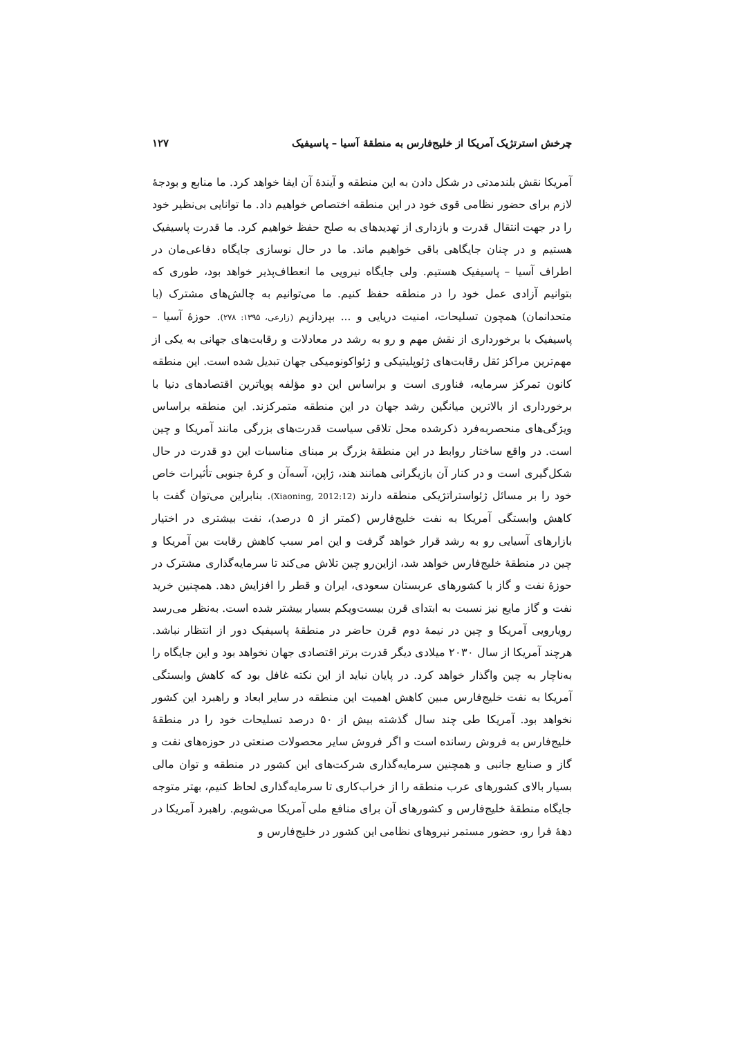چرخش استرتژیک آمریکا از خلیج‌فارس به منطقهٔ آسیا – پاسیفیک ۱۲۷
آمریکا نقش بلندمدتی در شکل دادن به این منطقه و آیندهٔ آن ایفا خواهد کرد. ما منابع و بودجهٔ لازم برای حضور نظامی قوی خود در این منطقه اختصاص خواهیم داد. ما توانایی بی‌نظیر خود را در جهت انتقال قدرت و بازداری از تهدیدهای به صلح حفظ خواهیم کرد. ما قدرت پاسیفیک هستیم و در چنان جایگاهی باقی خواهیم ماند. ما در حال نوسازی جایگاه دفاعی‌مان در اطراف آسیا – پاسیفیک هستیم. ولی جایگاه نیرویی ما انعطاف‌پذیر خواهد بود، طوری که بتوانیم آزادی عمل خود را در منطقه حفظ کنیم. ما می‌توانیم به چالش‌های مشترک (با متحدانمان) همچون تسلیحات، امنیت دریایی و ... بپردازیم (زارعی، ۱۳۹۵: ۲۷۸). حوزهٔ آسیا – پاسیفیک با برخورداری از نقش مهم و رو به رشد در معادلات و رقابت‌های جهانی به یکی از مهم‌ترین مراکز ثقل رقابت‌های ژئوپلیتیکی و ژئواکونومیکی جهان تبدیل شده است. این منطقه کانون تمرکز سرمایه، فناوری است و براساس این دو مؤلفه پویاترین اقتصادهای دنیا با برخورداری از بالاترین میانگین رشد جهان در این منطقه متمرکزند. این منطقه براساس ویژگی‌های منحصربه‌فرد ذکرشده محل تلاقی سیاست قدرت‌های بزرگی مانند آمریکا و چین است. در واقع ساختار روابط در این منطقهٔ بزرگ بر مبنای مناسبات این دو قدرت در حال شکل‌گیری است و در کنار آن بازیگرانی همانند هند، ژاپن، آسه‌آن و کرهٔ جنوبی تأثیرات خاص خود را بر مسائل ژئواستراتژیکی منطقه دارند (Xiaoning, 2012:12). بنابراین می‌توان گفت با کاهش وابستگی آمریکا به نفت خلیج‌فارس (کمتر از ۵ درصد)، نفت بیشتری در اختیار بازارهای آسیایی رو به رشد قرار خواهد گرفت و این امر سبب کاهش رقابت بین آمریکا و چین در منطقهٔ خلیج‌فارس خواهد شد، ازاین‌رو چین تلاش می‌کند تا سرمایه‌گذاری مشترک در حوزهٔ نفت و گاز با کشورهای عربستان سعودی، ایران و قطر را افزایش دهد. همچنین خرید نفت و گاز مایع نیز نسبت به ابتدای قرن بیست‌ویکم بسیار بیشتر شده است. به‌نظر می‌رسد رویارویی آمریکا و چین در نیمهٔ دوم قرن حاضر در منطقهٔ پاسیفیک دور از انتظار نباشد. هرچند آمریکا از سال ۲۰۳۰ میلادی دیگر قدرت برتر اقتصادی جهان نخواهد بود و این جایگاه را به‌ناچار به چین واگذار خواهد کرد. در پایان نباید از این نکته غافل بود که کاهش وابستگی آمریکا به نفت خلیج‌فارس مبین کاهش اهمیت این منطقه در سایر ابعاد و راهبرد این کشور نخواهد بود. آمریکا طی چند سال گذشته بیش از ۵۰ درصد تسلیحات خود را در منطقهٔ خلیج‌فارس به فروش رسانده است و اگر فروش سایر محصولات صنعتی در حوزه‌های نفت و گاز و صنایع جانبی و همچنین سرمایه‌گذاری شرکت‌های این کشور در منطقه و توان مالی بسیار بالای کشورهای عرب منطقه را از خراب‌کاری تا سرمایه‌گذاری لحاظ کنیم، بهتر متوجه جایگاه منطقهٔ خلیج‌فارس و کشورهای آن برای منافع ملی آمریکا می‌شویم. راهبرد آمریکا در دههٔ فرا رو، حضور مستمر نیروهای نظامی این کشور در خلیج‌فارس و